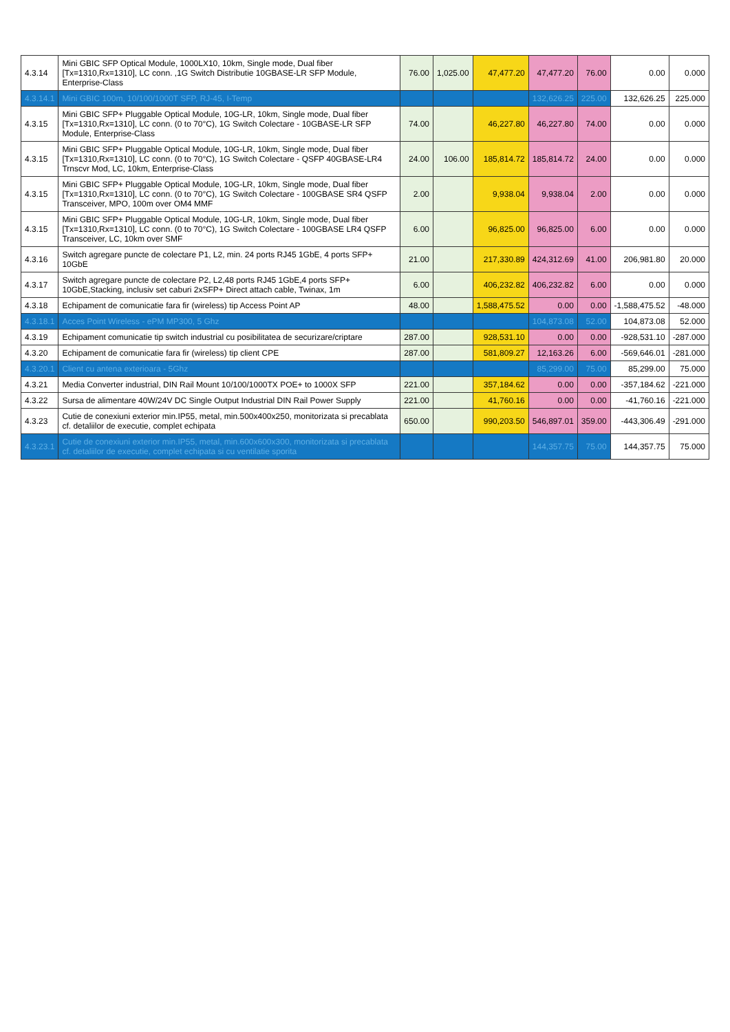| 4.3.14 | Mini GBIC SFP Optical Module, 1000LX10, 10km, Single mode, Dual fiber [Tx=1310,Rx=1310], LC conn. ,1G Switch Distributie 10GBASE-LR SFP Module, Enterprise-Class | 76.00 | 1,025.00 | 47,477.20 | 47,477.20 | 76.00 | 0.00 | 0.000 |
| 4.3.14.1 | Mini GBIC 100m, 10/100/1000T SFP, RJ-45, I-Temp | | | | 132,626.25 | 225.00 | 132,626.25 | 225.000 |
| 4.3.15 | Mini GBIC SFP+ Pluggable Optical Module, 10G-LR, 10km, Single mode, Dual fiber [Tx=1310,Rx=1310], LC conn. (0 to 70°C), 1G Switch Colectare - 10GBASE-LR SFP Module, Enterprise-Class | 74.00 | | 46,227.80 | 46,227.80 | 74.00 | 0.00 | 0.000 |
| 4.3.15 | Mini GBIC SFP+ Pluggable Optical Module, 10G-LR, 10km, Single mode, Dual fiber [Tx=1310,Rx=1310], LC conn. (0 to 70°C), 1G Switch Colectare - QSFP 40GBASE-LR4 Trnscvr Mod, LC, 10km, Enterprise-Class | 24.00 | 106.00 | 185,814.72 | 185,814.72 | 24.00 | 0.00 | 0.000 |
| 4.3.15 | Mini GBIC SFP+ Pluggable Optical Module, 10G-LR, 10km, Single mode, Dual fiber [Tx=1310,Rx=1310], LC conn. (0 to 70°C), 1G Switch Colectare - 100GBASE SR4 QSFP Transceiver, MPO, 100m over OM4 MMF | 2.00 | | 9,938.04 | 9,938.04 | 2.00 | 0.00 | 0.000 |
| 4.3.15 | Mini GBIC SFP+ Pluggable Optical Module, 10G-LR, 10km, Single mode, Dual fiber [Tx=1310,Rx=1310], LC conn. (0 to 70°C), 1G Switch Colectare - 100GBASE LR4 QSFP Transceiver, LC, 10km over SMF | 6.00 | | 96,825.00 | 96,825.00 | 6.00 | 0.00 | 0.000 |
| 4.3.16 | Switch agregare puncte de colectare P1, L2, min. 24 ports RJ45 1GbE, 4 ports SFP+ 10GbE | 21.00 | | 217,330.89 | 424,312.69 | 41.00 | 206,981.80 | 20.000 |
| 4.3.17 | Switch agregare puncte de colectare P2, L2,48 ports RJ45 1GbE,4 ports SFP+ 10GbE,Stacking, inclusiv set caburi 2xSFP+ Direct attach cable, Twinax, 1m | 6.00 | | 406,232.82 | 406,232.82 | 6.00 | 0.00 | 0.000 |
| 4.3.18 | Echipament de comunicatie fara fir (wireless) tip Access Point AP | 48.00 | | 1,588,475.52 | 0.00 | 0.00 | -1,588,475.52 | -48.000 |
| 4.3.18.1 | Acces Point Wireless - ePM MP300, 5 Ghz | | | | 104,873.08 | 52.00 | 104,873.08 | 52.000 |
| 4.3.19 | Echipament comunicatie tip switch industrial cu posibilitatea de securizare/criptare | 287.00 | | 928,531.10 | 0.00 | 0.00 | -928,531.10 | -287.000 |
| 4.3.20 | Echipament de comunicatie fara fir (wireless) tip client CPE | 287.00 | | 581,809.27 | 12,163.26 | 6.00 | -569,646.01 | -281.000 |
| 4.3.20.1 | Client cu antena exterioara - 5Ghz | | | | 85,299.00 | 75.00 | 85,299.00 | 75.000 |
| 4.3.21 | Media Converter industrial, DIN Rail Mount 10/100/1000TX POE+ to 1000X SFP | 221.00 | | 357,184.62 | 0.00 | 0.00 | -357,184.62 | -221.000 |
| 4.3.22 | Sursa de alimentare 40W/24V DC Single Output Industrial DIN Rail Power Supply | 221.00 | | 41,760.16 | 0.00 | 0.00 | -41,760.16 | -221.000 |
| 4.3.23 | Cutie de conexiuni exterior min.IP55, metal, min.500x400x250, monitorizata si precablata cf. detaliilor de executie, complet echipata | 650.00 | | 990,203.50 | 546,897.01 | 359.00 | -443,306.49 | -291.000 |
| 4.3.23.1 | Cutie de conexiuni exterior min.IP55, metal, min.600x600x300, monitorizata si precablata cf. detaliilor de executie, complet echipata si cu ventilatie sporita | | | | 144,357.75 | 75.00 | 144,357.75 | 75.000 |